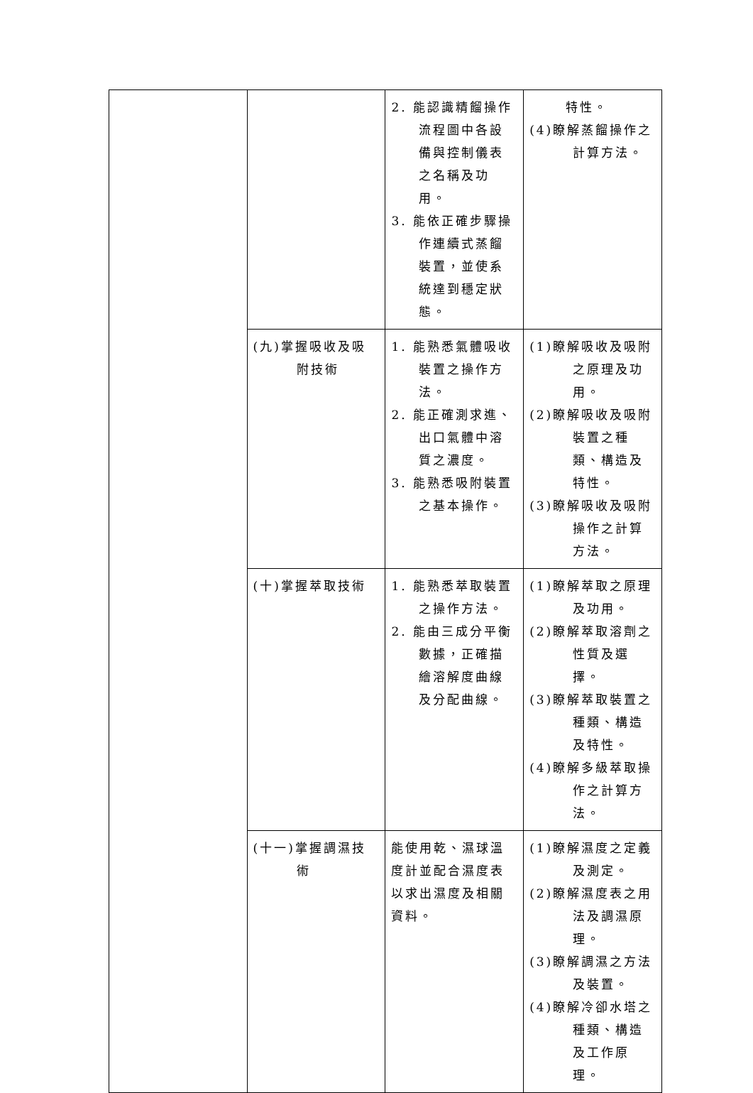| | | 2. 能認識精餾操作流程圖中各設備與控制儀表之名稱及功用。 3. 能依正確步驟操作連續式蒸餾裝置，並使系統達到穩定狀態。 | 特性。 (4)瞭解蒸餾操作之計算方法。 |
| | (九)掌握吸收及吸附技術 | 1. 能熟悉氣體吸收裝置之操作方法。 2. 能正確測求進、出口氣體中溶質之濃度。 3. 能熟悉吸附裝置之基本操作。 | (1)瞭解吸收及吸附之原理及功用。 (2)瞭解吸收及吸附裝置之種類、構造及特性。 (3)瞭解吸收及吸附操作之計算方法。 |
| | (十)掌握萃取技術 | 1. 能熟悉萃取裝置之操作方法。 2. 能由三成分平衡數據，正確描繪溶解度曲線及分配曲線。 | (1)瞭解萃取之原理及功用。 (2)瞭解萃取溶劑之性質及選擇。 (3)瞭解萃取裝置之種類、構造及特性。 (4)瞭解多級萃取操作之計算方法。 |
| | (十一)掌握調濕技術 | 能使用乾、濕球溫度計並配合濕度表以求出濕度及相關資料。 | (1)瞭解濕度之定義及測定。 (2)瞭解濕度表之用法及調濕原理。 (3)瞭解調濕之方法及裝置。 (4)瞭解冷卻水塔之種類、構造及工作原理。 |